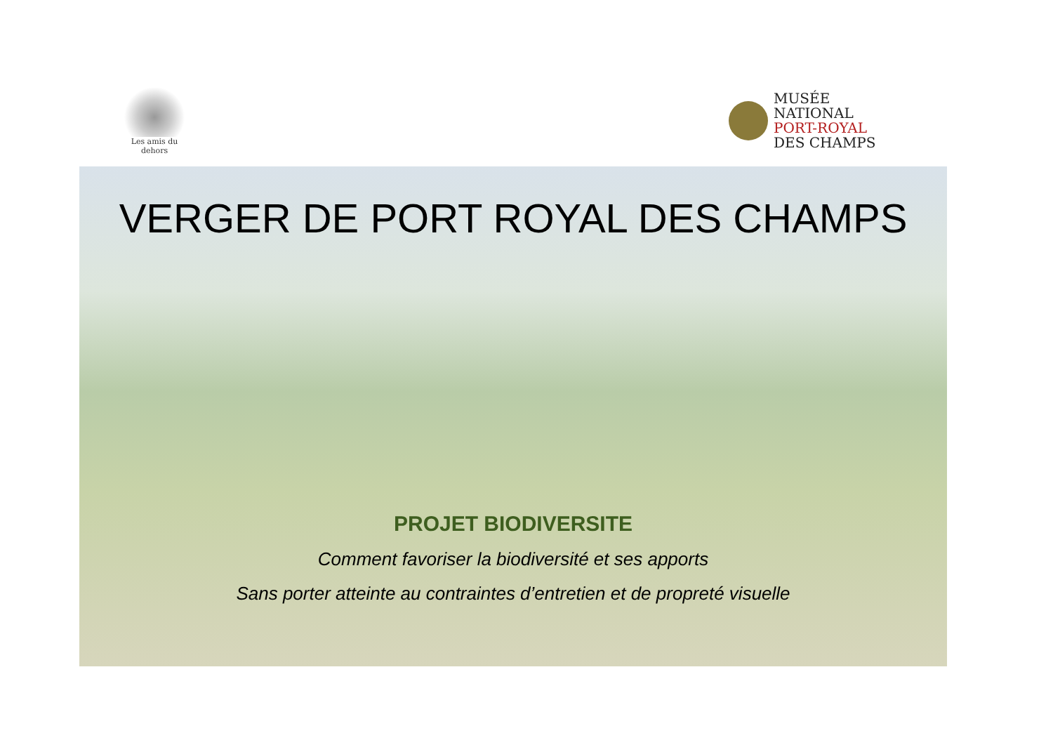Les amis du dehors
MUSÉE
NATIONAL
PORT-ROYAL
DES CHAMPS
VERGER DE PORT ROYAL DES CHAMPS
PROJET BIODIVERSITE
Comment favoriser la biodiversité et ses apports
Sans porter atteinte au contraintes d’entretien et de propreté visuelle